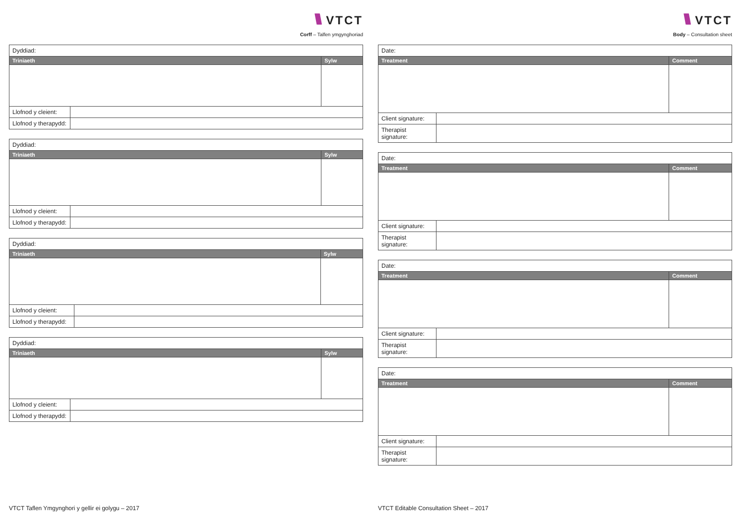\\\\ VTCT
Corff – Talfen ymgynghoriad
| Dyddiad: | | |
| Triniaeth | | Sylw |
| Llofnod y cleient: | | |
| Llofnod y therapydd: | | |
| Dyddiad: | | |
| Triniaeth | | Sylw |
| Llofnod y cleient: | | |
| Llofnod y therapydd: | | |
| Dyddiad: | | |
| Triniaeth | | Sylw |
| Llofnod y cleient: | | |
| Llofnod y therapydd: | | |
| Dyddiad: | | |
| Triniaeth | | Sylw |
| Llofnod y cleient: | | |
| Llofnod y therapydd: | | |
VTCT Taflen Ymgynghori y gellir ei golygu – 2017
\\\\ VTCT
Body – Consultation sheet
| Date: | | |
| Treatment | | Comment |
| Client signature: | | |
| Therapist signature: | | |
| Date: | | |
| Treatment | | Comment |
| Client signature: | | |
| Therapist signature: | | |
| Date: | | |
| Treatment | | Comment |
| Client signature: | | |
| Therapist signature: | | |
| Date: | | |
| Treatment | | Comment |
| Client signature: | | |
| Therapist signature: | | |
VTCT Editable Consultation Sheet – 2017